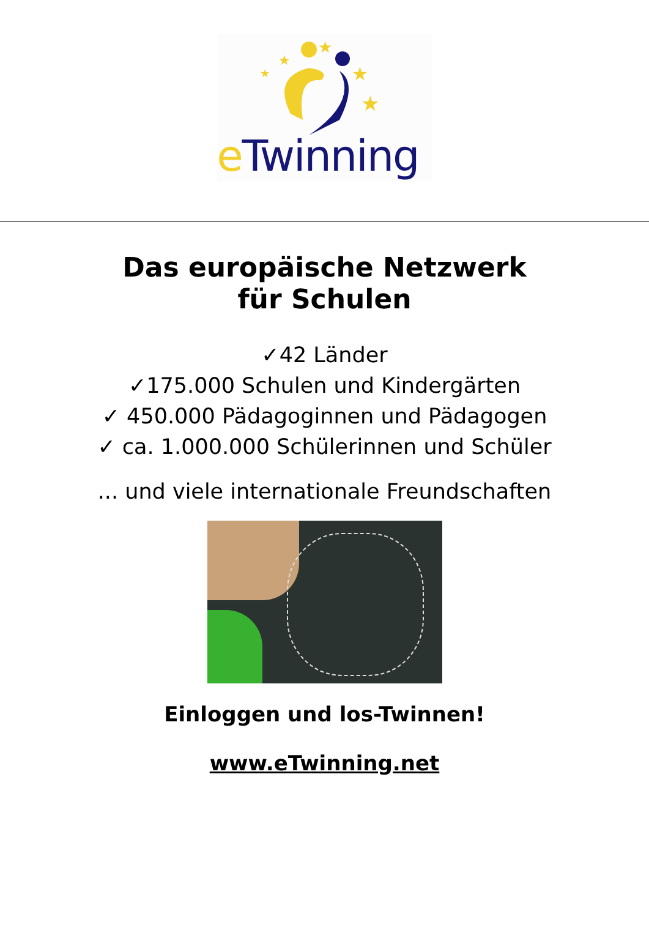★
★
★
★
★
e Twinning
Das europäische Netzwerk
für Schulen
✓42 Länder
✓175.000 Schulen und Kindergärten
✓ 450.000 Pädagoginnen und Pädagogen
✓ ca. 1.000.000 Schülerinnen und Schüler
... und viele internationale Freundschaften
Einloggen und los-Twinnen!
www.eTwinning.net